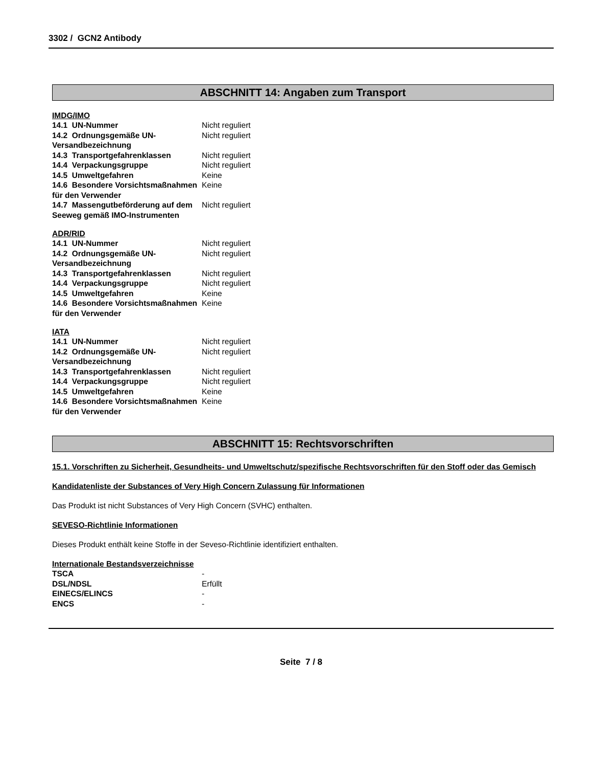3302 / GCN2 Antibody
ABSCHNITT 14: Angaben zum Transport
IMDG/IMO
| 14.1 UN-Nummer | Nicht reguliert |
| 14.2 Ordnungsgemäße UN-Versandbezeichnung | Nicht reguliert |
| 14.3 Transportgefahrenklassen | Nicht reguliert |
| 14.4 Verpackungsgruppe | Nicht reguliert |
| 14.5 Umweltgefahren | Keine |
| 14.6 Besondere Vorsichtsmaßnahmen für den Verwender | Keine |
| 14.7 Massengutbeförderung auf dem Seeweg gemäß IMO-Instrumenten | Nicht reguliert |
ADR/RID
| 14.1 UN-Nummer | Nicht reguliert |
| 14.2 Ordnungsgemäße UN-Versandbezeichnung | Nicht reguliert |
| 14.3 Transportgefahrenklassen | Nicht reguliert |
| 14.4 Verpackungsgruppe | Nicht reguliert |
| 14.5 Umweltgefahren | Keine |
| 14.6 Besondere Vorsichtsmaßnahmen für den Verwender | Keine |
IATA
| 14.1 UN-Nummer | Nicht reguliert |
| 14.2 Ordnungsgemäße UN-Versandbezeichnung | Nicht reguliert |
| 14.3 Transportgefahrenklassen | Nicht reguliert |
| 14.4 Verpackungsgruppe | Nicht reguliert |
| 14.5 Umweltgefahren | Keine |
| 14.6 Besondere Vorsichtsmaßnahmen für den Verwender | Keine |
ABSCHNITT 15: Rechtsvorschriften
15.1. Vorschriften zu Sicherheit, Gesundheits- und Umweltschutz/spezifische Rechtsvorschriften für den Stoff oder das Gemisch
Kandidatenliste der Substances of Very High Concern Zulassung für Informationen
Das Produkt ist nicht Substances of Very High Concern (SVHC) enthalten.
SEVESO-Richtlinie Informationen
Dieses Produkt enthält keine Stoffe in der Seveso-Richtlinie identifiziert enthalten.
Internationale Bestandsverzeichnisse
| TSCA | - |
| DSL/NDSL | Erfüllt |
| EINECS/ELINCS | - |
| ENCS | - |
Seite 7 / 8